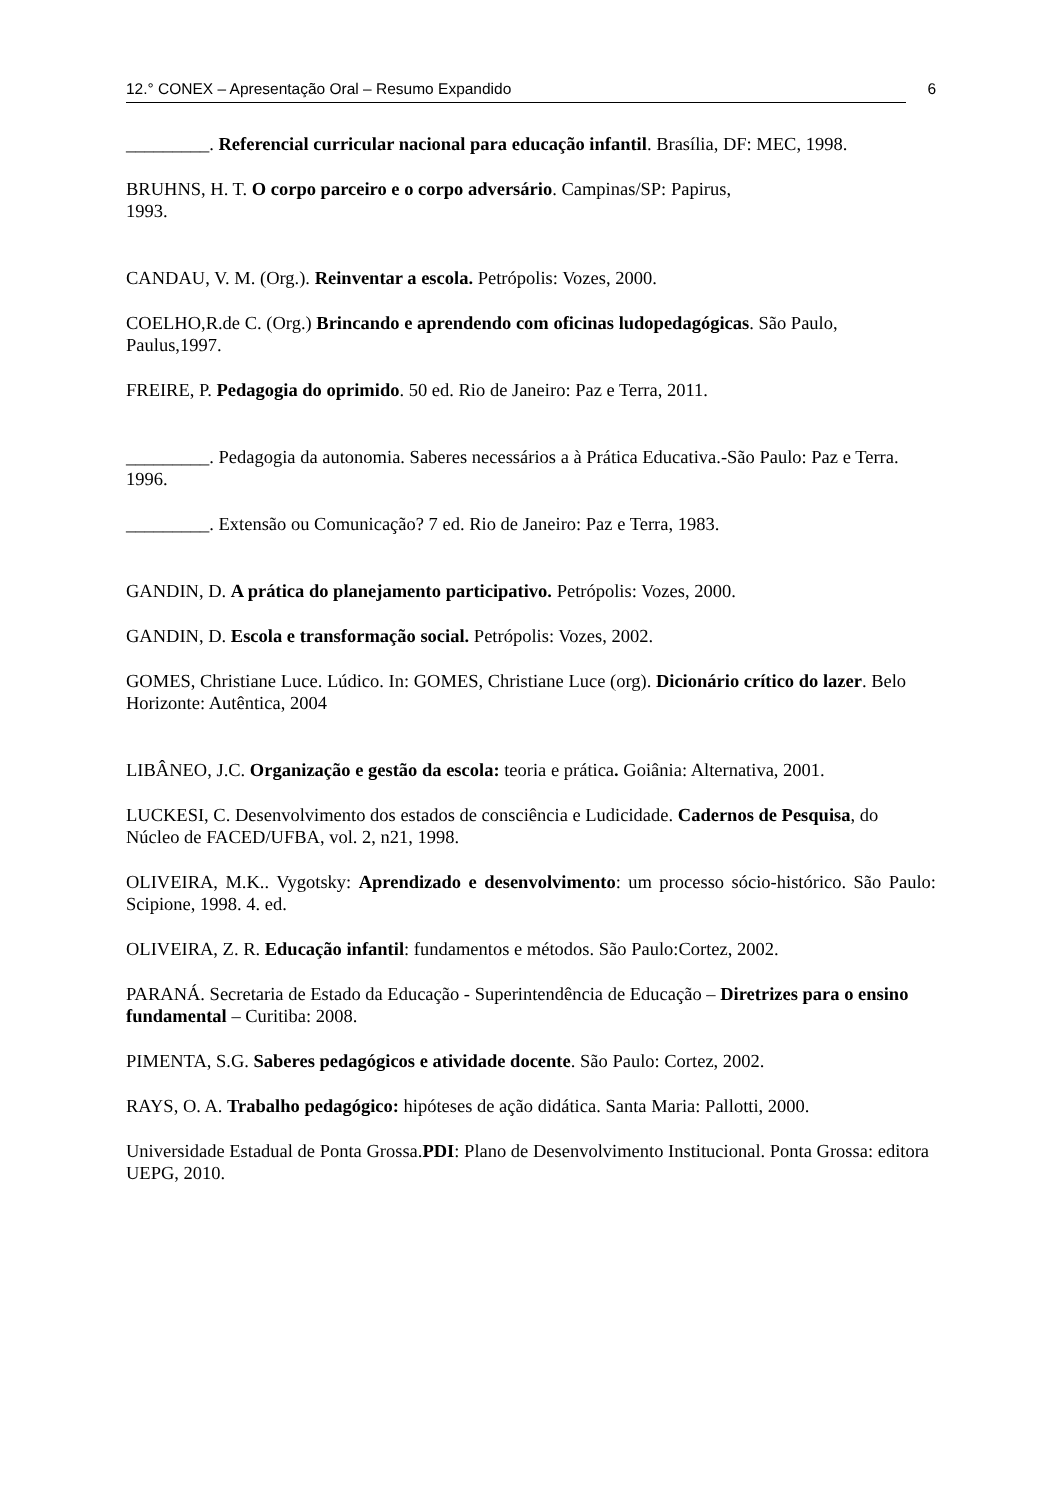12.° CONEX – Apresentação Oral – Resumo Expandido 6
_________. Referencial curricular nacional para educação infantil. Brasília, DF: MEC, 1998.
BRUHNS, H. T. O corpo parceiro e o corpo adversário. Campinas/SP: Papirus,
1993.
CANDAU, V. M. (Org.). Reinventar a escola. Petrópolis: Vozes, 2000.
COELHO,R.de C. (Org.) Brincando e aprendendo com oficinas ludopedagógicas. São Paulo, Paulus,1997.
FREIRE, P. Pedagogia do oprimido. 50 ed. Rio de Janeiro: Paz e Terra, 2011.
_________. Pedagogia da autonomia. Saberes necessários a à Prática Educativa.-São Paulo: Paz e Terra. 1996.
_________. Extensão ou Comunicação? 7 ed. Rio de Janeiro: Paz e Terra, 1983.
GANDIN, D. A prática do planejamento participativo. Petrópolis: Vozes, 2000.
GANDIN, D. Escola e transformação social. Petrópolis: Vozes, 2002.
GOMES, Christiane Luce. Lúdico. In: GOMES, Christiane Luce (org). Dicionário crítico do lazer. Belo Horizonte: Autêntica, 2004
LIBÂNEO, J.C. Organização e gestão da escola: teoria e prática. Goiânia: Alternativa, 2001.
LUCKESI, C. Desenvolvimento dos estados de consciência e Ludicidade. Cadernos de Pesquisa, do Núcleo de FACED/UFBA, vol. 2, n21, 1998.
OLIVEIRA, M.K.. Vygotsky: Aprendizado e desenvolvimento: um processo sócio-histórico. São Paulo: Scipione, 1998. 4. ed.
OLIVEIRA, Z. R. Educação infantil: fundamentos e métodos. São Paulo:Cortez, 2002.
PARANÁ. Secretaria de Estado da Educação - Superintendência de Educação – Diretrizes para o ensino fundamental – Curitiba: 2008.
PIMENTA, S.G. Saberes pedagógicos e atividade docente. São Paulo: Cortez, 2002.
RAYS, O. A. Trabalho pedagógico: hipóteses de ação didática. Santa Maria: Pallotti, 2000.
Universidade Estadual de Ponta Grossa.PDI: Plano de Desenvolvimento Institucional. Ponta Grossa: editora UEPG, 2010.